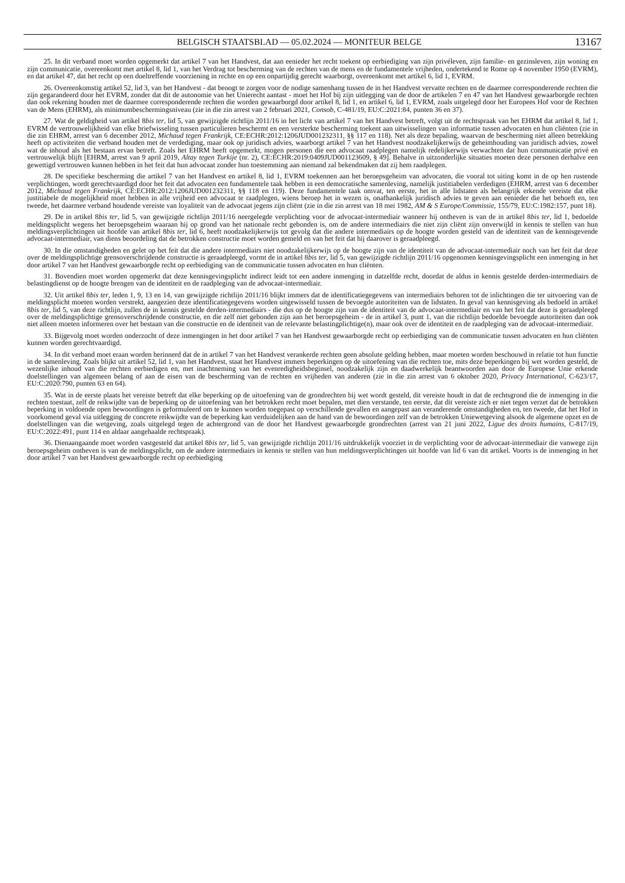BELGISCH STAATSBLAD — 05.02.2024 — MONITEUR BELGE 13167
25. In dit verband moet worden opgemerkt dat artikel 7 van het Handvest, dat aan eenieder het recht toekent op eerbiediging van zijn privéleven, zijn familie- en gezinsleven, zijn woning en zijn communicatie, overeenkomt met artikel 8, lid 1, van het Verdrag tot bescherming van de rechten van de mens en de fundamentele vrijheden, ondertekend te Rome op 4 november 1950 (EVRM), en dat artikel 47, dat het recht op een doeltreffende voorziening in rechte en op een onpartijdig gerecht waarborgt, overeenkomt met artikel 6, lid 1, EVRM.
26. Overeenkomstig artikel 52, lid 3, van het Handvest - dat beoogt te zorgen voor de nodige samenhang tussen de in het Handvest vervatte rechten en de daarmee corresponderende rechten die zijn gegarandeerd door het EVRM, zonder dat dit de autonomie van het Unierecht aantast - moet het Hof bij zijn uitlegging van de door de artikelen 7 en 47 van het Handvest gewaarborgde rechten dan ook rekening houden met de daarmee corresponderende rechten die worden gewaarborgd door artikel 8, lid 1, en artikel 6, lid 1, EVRM, zoals uitgelegd door het Europees Hof voor de Rechten van de Mens (EHRM), als minimumbeschermingsniveau (zie in die zin arrest van 2 februari 2021, Consob, C-481/19, EU:C:2021:84, punten 36 en 37).
27. Wat de geldigheid van artikel 8bis ter, lid 5, van gewijzigde richtlijn 2011/16 in het licht van artikel 7 van het Handvest betreft, volgt uit de rechtspraak van het EHRM dat artikel 8, lid 1, EVRM de vertrouwelijkheid van elke briefwisseling tussen particulieren beschermt en een versterkte bescherming toekent aan uitwisselingen van informatie tussen advocaten en hun cliënten (zie in die zin EHRM, arrest van 6 december 2012, Michaud tegen Frankrijk, CE:ECHR:2012:1206JUD001232311, §§ 117 en 118). Net als deze bepaling, waarvan de bescherming niet alleen betrekking heeft op activiteiten die verband houden met de verdediging, maar ook op juridisch advies, waarborgt artikel 7 van het Handvest noodzakelijkerwijs de geheimhouding van juridisch advies, zowel wat de inhoud als het bestaan ervan betreft. Zoals het EHRM heeft opgemerkt, mogen personen die een advocaat raadplegen namelijk redelijkerwijs verwachten dat hun communicatie privé en vertrouwelijk blijft [EHRM, arrest van 9 april 2019, Altay tegen Turkije (nr. 2), CE:ECHR:2019:0409JUD001123609, § 49]. Behalve in uitzonderlijke situaties moeten deze personen derhalve een gewettigd vertrouwen kunnen hebben in het feit dat hun advocaat zonder hun toestemming aan niemand zal bekendmaken dat zij hem raadplegen.
28. De specifieke bescherming die artikel 7 van het Handvest en artikel 8, lid 1, EVRM toekennen aan het beroepsgeheim van advocaten, die vooral tot uiting komt in de op hen rustende verplichtingen, wordt gerechtvaardigd door het feit dat advocaten een fundamentele taak hebben in een democratische samenleving, namelijk justitiabelen verdedigen (EHRM, arrest van 6 december 2012, Michaud tegen Frankrijk, CE:ECHR:2012:1206JUD001232311, §§ 118 en 119). Deze fundamentele taak omvat, ten eerste, het in alle lidstaten als belangrijk erkende vereiste dat elke justitiabele de mogelijkheid moet hebben in alle vrijheid een advocaat te raadplegen, wiens beroep het in wezen is, onafhankelijk juridisch advies te geven aan eenieder die het behoeft en, ten tweede, het daarmee verband houdende vereiste van loyaliteit van de advocaat jegens zijn cliënt (zie in die zin arrest van 18 mei 1982, AM & S Europe/Commissie, 155/79, EU:C:1982:157, punt 18).
29. De in artikel 8bis ter, lid 5, van gewijzigde richtlijn 2011/16 neergelegde verplichting voor de advocaat-intermediair wanneer hij ontheven is van de in artikel 8bis ter, lid 1, bedoelde meldingsplicht wegens het beroepsgeheim waaraan hij op grond van het nationale recht gebonden is, om de andere intermediairs die niet zijn cliënt zijn onverwijld in kennis te stellen van hun meldingsverplichtingen uit hoofde van artikel 8bis ter, lid 6, heeft noodzakelijkerwijs tot gevolg dat die andere intermediairs op de hoogte worden gesteld van de identiteit van de kennisgevende advocaat-intermediair, van diens beoordeling dat de betrokken constructie moet worden gemeld en van het feit dat hij daarover is geraadpleegd.
30. In die omstandigheden en gelet op het feit dat die andere intermediairs niet noodzakelijkerwijs op de hoogte zijn van de identiteit van de advocaat-intermediair noch van het feit dat deze over de meldingsplichtige grensoverschrijdende constructie is geraadpleegd, vormt de in artikel 8bis ter, lid 5, van gewijzigde richtlijn 2011/16 opgenomen kennisgevingsplicht een inmenging in het door artikel 7 van het Handvest gewaarborgde recht op eerbiediging van de communicatie tussen advocaten en hun cliënten.
31. Bovendien moet worden opgemerkt dat deze kennisgevingsplicht indirect leidt tot een andere inmenging in datzelfde recht, doordat de aldus in kennis gestelde derden-intermediairs de belastingdienst op de hoogte brengen van de identiteit en de raadpleging van de advocaat-intermediair.
32. Uit artikel 8bis ter, leden 1, 9, 13 en 14, van gewijzigde richtlijn 2011/16 blijkt immers dat de identificatiegegevens van intermediairs behoren tot de inlichtingen die ter uitvoering van de meldingsplicht moeten worden verstrekt, aangezien deze identificatiegegevens worden uitgewisseld tussen de bevoegde autoriteiten van de lidstaten. In geval van kennisgeving als bedoeld in artikel 8bis ter, lid 5, van deze richtlijn, zullen de in kennis gestelde derden-intermediairs - die dus op de hoogte zijn van de identiteit van de advocaat-intermediair en van het feit dat deze is geraadpleegd over de meldingsplichtige grensoverschrijdende constructie, en die zelf niet gebonden zijn aan het beroepsgeheim - de in artikel 3, punt 1, van die richtlijn bedoelde bevoegde autoriteiten dan ook niet alleen moeten informeren over het bestaan van die constructie en de identiteit van de relevante belastingplichtige(n), maar ook over de identiteit en de raadpleging van de advocaat-intermediair.
33. Bijgevolg moet worden onderzocht of deze inmengingen in het door artikel 7 van het Handvest gewaarborgde recht op eerbiediging van de communicatie tussen advocaten en hun cliënten kunnen worden gerechtvaardigd.
34. In dit verband moet eraan worden herinnerd dat de in artikel 7 van het Handvest verankerde rechten geen absolute gelding hebben, maar moeten worden beschouwd in relatie tot hun functie in de samenleving. Zoals blijkt uit artikel 52, lid 1, van het Handvest, staat het Handvest immers beperkingen op de uitoefening van die rechten toe, mits deze beperkingen bij wet worden gesteld, de wezenlijke inhoud van die rechten eerbiedigen en, met inachtneming van het evenredigheidsbeginsel, noodzakelijk zijn en daadwerkelijk beantwoorden aan door de Europese Unie erkende doelstellingen van algemeen belang of aan de eisen van de bescherming van de rechten en vrijheden van anderen (zie in die zin arrest van 6 oktober 2020, Privacy International, C-623/17, EU:C:2020:790, punten 63 en 64).
35. Wat in de eerste plaats het vereiste betreft dat elke beperking op de uitoefening van de grondrechten bij wet wordt gesteld, dit vereiste houdt in dat de rechtsgrond die de inmenging in die rechten toestaat, zelf de reikwijdte van de beperking op de uitoefening van het betrokken recht moet bepalen, met dien verstande, ten eerste, dat dit vereiste zich er niet tegen verzet dat de betrokken beperking in voldoende open bewoordingen is geformuleerd om te kunnen worden toegepast op verschillende gevallen en aangepast aan veranderende omstandigheden en, ten tweede, dat het Hof in voorkomend geval via uitlegging de concrete reikwijdte van de beperking kan verduidelijken aan de hand van de bewoordingen zelf van de betrokken Uniewetgeving alsook de algemene opzet en de doelstellingen van die wetgeving, zoals uitgelegd tegen de achtergrond van de door het Handvest gewaarborgde grondrechten (arrest van 21 juni 2022, Ligue des droits humains, C-817/19, EU:C:2022:491, punt 114 en aldaar aangehaalde rechtspraak).
36. Dienaangaande moet worden vastgesteld dat artikel 8bis ter, lid 5, van gewijzigde richtlijn 2011/16 uitdrukkelijk voorziet in de verplichting voor de advocaat-intermediair die vanwege zijn beroepsgeheim ontheven is van de meldingsplicht, om de andere intermediairs in kennis te stellen van hun meldingsverplichtingen uit hoofde van lid 6 van dit artikel. Voorts is de inmenging in het door artikel 7 van het Handvest gewaarborgde recht op eerbiediging